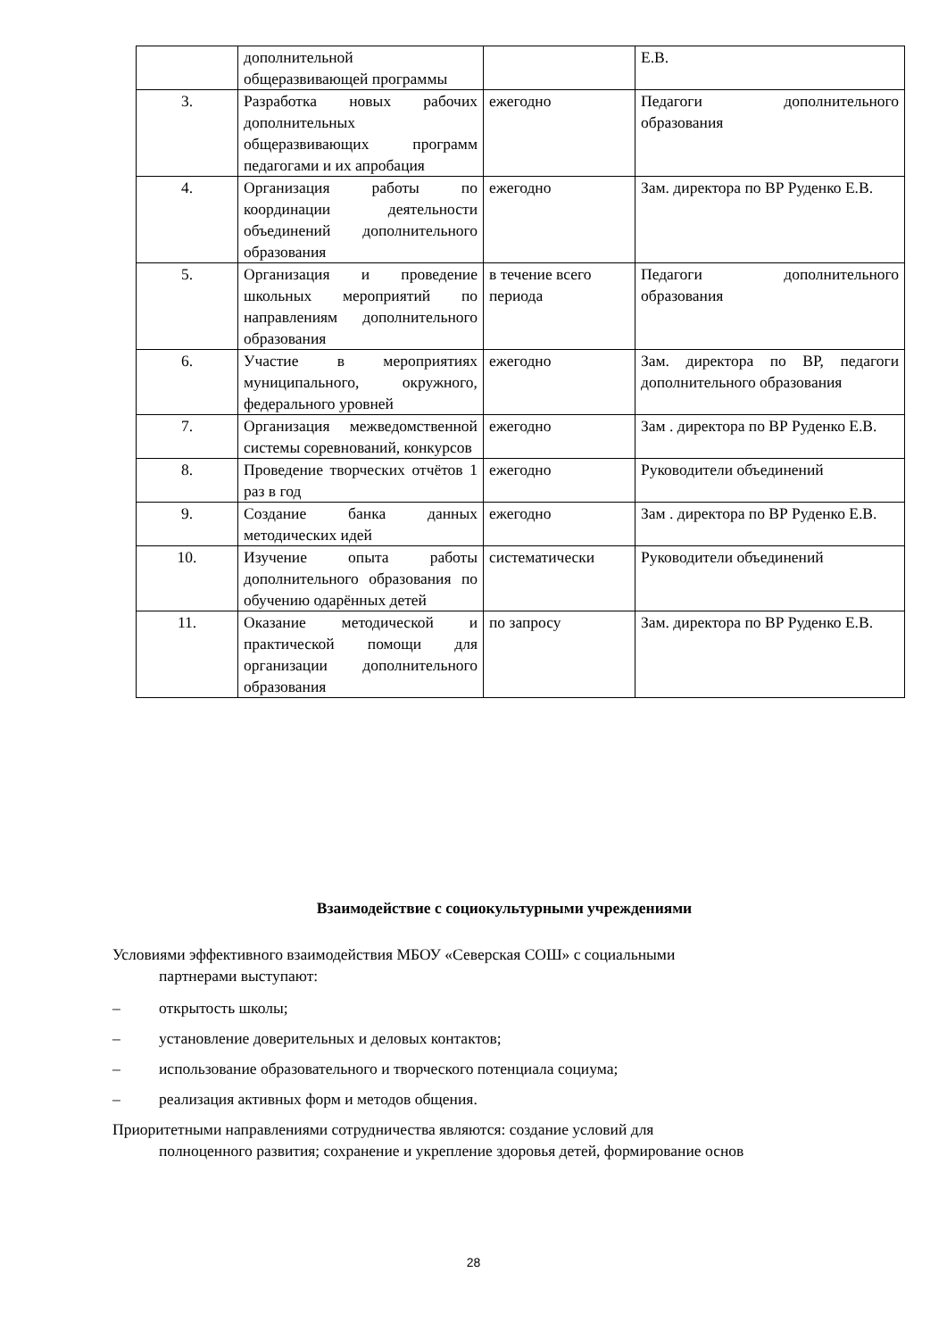| | дополнительной общеразвивающей программы | | Е.В. |
| 3. | Разработка новых рабочих дополнительных общеразвивающих программ педагогами и их апробация | ежегодно | Педагоги дополнительного образования |
| 4. | Организация работы по координации деятельности объединений дополнительного образования | ежегодно | Зам. директора по ВР Руденко Е.В. |
| 5. | Организация и проведение школьных мероприятий по направлениям дополнительного образования | в течение всего периода | Педагоги дополнительного образования |
| 6. | Участие в мероприятиях муниципального, окружного, федерального уровней | ежегодно | Зам. директора по ВР, педагоги дополнительного образования |
| 7. | Организация межведомственной системы соревнований, конкурсов | ежегодно | Зам . директора по ВР Руденко Е.В. |
| 8. | Проведение творческих отчётов 1 раз в год | ежегодно | Руководители объединений |
| 9. | Создание банка данных методических идей | ежегодно | Зам . директора по ВР Руденко Е.В. |
| 10. | Изучение опыта работы дополнительного образования по обучению одарённых детей | систематически | Руководители объединений |
| 11. | Оказание методической и практической помощи для организации дополнительного образования | по запросу | Зам. директора по ВР Руденко Е.В. |
Взаимодействие с социокультурными учреждениями
Условиями эффективного взаимодействия МБОУ «Северская СОШ» с социальными
партнерами выступают:
– открытость школы;
– установление доверительных и деловых контактов;
– использование образовательного и творческого потенциала социума;
– реализация активных форм и методов общения.
Приоритетными направлениями сотрудничества являются: создание условий для
полноценного развития; сохранение и укрепление здоровья детей, формирование основ
28